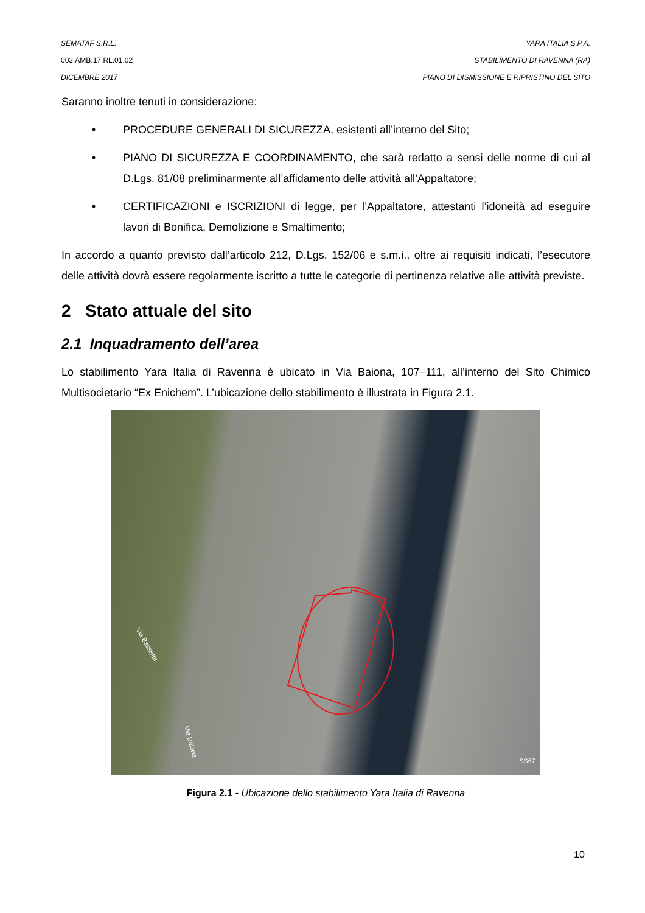SEMATAF S.R.L. YARA ITALIA S.P.A.
003.AMB.17.RL.01.02 STABILIMENTO DI RAVENNA (RA)
DICEMBRE 2017 PIANO DI DISMISSIONE E RIPRISTINO DEL SITO
Saranno inoltre tenuti in considerazione:
• PROCEDURE GENERALI DI SICUREZZA, esistenti all’interno del Sito;
• PIANO DI SICUREZZA E COORDINAMENTO, che sarà redatto a sensi delle norme di cui al D.Lgs. 81/08 preliminarmente all’affidamento delle attività all’Appaltatore;
• CERTIFICAZIONI e ISCRIZIONI di legge, per l’Appaltatore, attestanti l’idoneità ad eseguire lavori di Bonifica, Demolizione e Smaltimento;
In accordo a quanto previsto dall’articolo 212, D.Lgs. 152/06 e s.m.i., oltre ai requisiti indicati, l’esecutore delle attività dovrà essere regolarmente iscritto a tutte le categorie di pertinenza relative alle attività previste.
2 Stato attuale del sito
2.1 Inquadramento dell’area
Lo stabilimento Yara Italia di Ravenna è ubicato in Via Baiona, 107–111, all’interno del Sito Chimico Multisocietario “Ex Enichem”. L’ubicazione dello stabilimento è illustrata in Figura 2.1.
Via Bassette
Via Baiona
SS67
Figura 2.1 - Ubicazione dello stabilimento Yara Italia di Ravenna
10